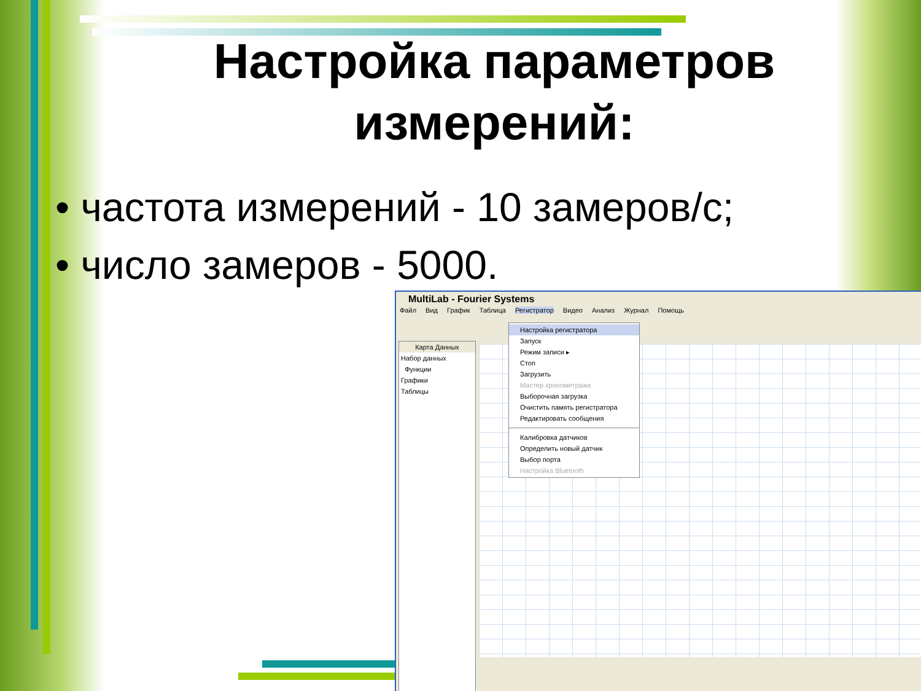Настройка параметров измерений:
• частота измерений - 10 замеров/с;
• число замеров - 5000.
MultiLab - Fourier Systems
Файл Вид График Таблица Регистратор Видео Анализ Журнал Помощь
Карта Данных
Набор данных
Функции
Графики
Таблицы
Настройка регистратора
Запуск
Режим записи ▸
Стоп
Загрузить
Мастер хронометража
Выборочная загрузка
Очистить память регистратора
Редактировать сообщения
Калибровка датчиков
Определить новый датчик
Выбор порта
Настройка Bluetooth